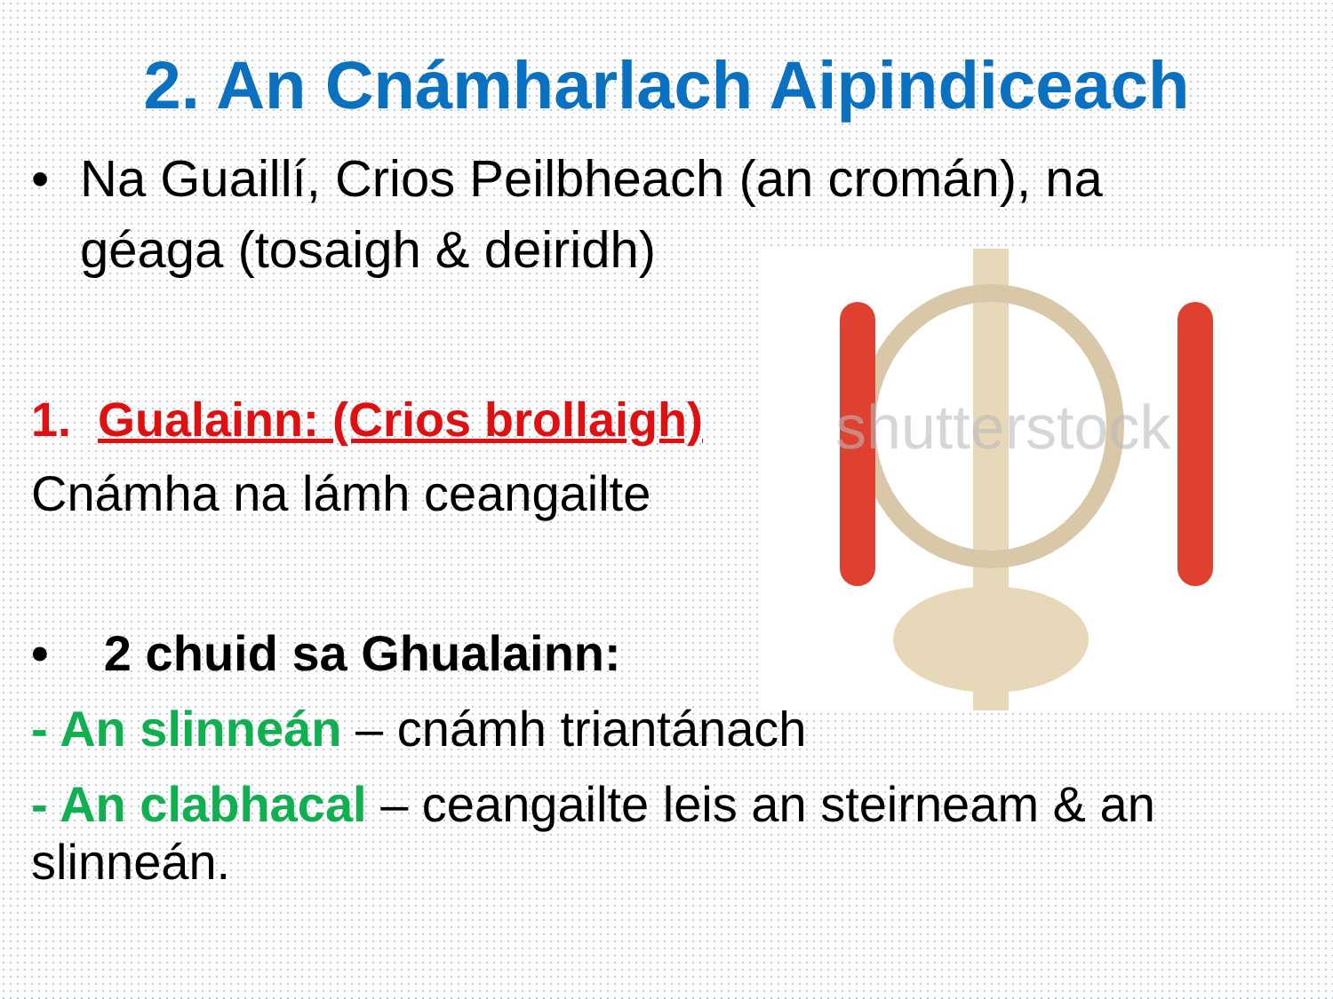2. An Cnámharlach Aipindiceach
• Na Guaillí, Crios Peilbheach (an cromán), na géaga (tosaigh & deiridh)
shutterstock
1. Gualainn: (Crios brollaigh)
Cnámha na lámh ceangailte
• 2 chuid sa Ghualainn:
- An slinneán – cnámh triantánach
- An clabhacal – ceangailte leis an steirneam & an slinneán.